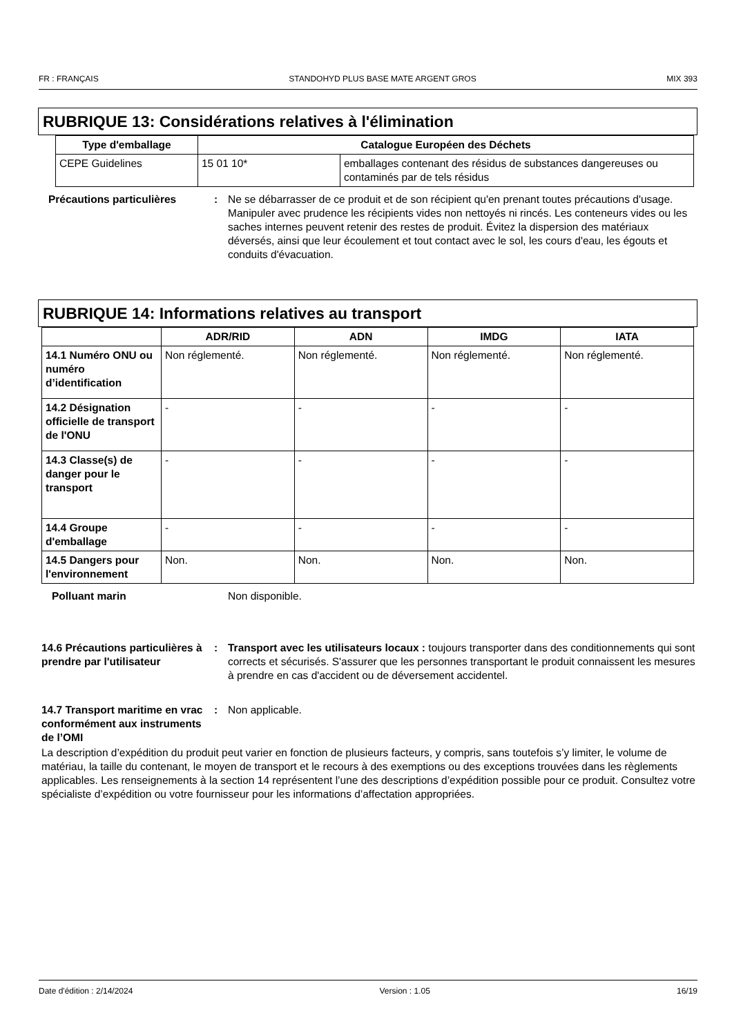FR : FRANÇAIS STANDOHYD PLUS BASE MATE ARGENT GROS MIX 393
RUBRIQUE 13: Considérations relatives à l'élimination
| Type d'emballage | Catalogue Européen des Déchets | |
| --- | --- | --- |
| CEPE Guidelines | 15 01 10* | emballages contenant des résidus de substances dangereuses ou contaminés par de tels résidus |
Précautions particulières : Ne se débarrasser de ce produit et de son récipient qu'en prenant toutes précautions d'usage. Manipuler avec prudence les récipients vides non nettoyés ni rincés. Les conteneurs vides ou les saches internes peuvent retenir des restes de produit. Évitez la dispersion des matériaux déversés, ainsi que leur écoulement et tout contact avec le sol, les cours d'eau, les égouts et conduits d'évacuation.
RUBRIQUE 14: Informations relatives au transport
| | ADR/RID | ADN | IMDG | IATA |
| --- | --- | --- | --- | --- |
| 14.1 Numéro ONU ou numéro d’identification | Non réglementé. | Non réglementé. | Non réglementé. | Non réglementé. |
| 14.2 Désignation officielle de transport de l'ONU | - | - | - | - |
| 14.3 Classe(s) de danger pour le transport | - | - | - | - |
| 14.4 Groupe d'emballage | - | - | - | - |
| 14.5 Dangers pour l'environnement | Non. | Non. | Non. | Non. |
Polluant marin Non disponible.
14.6 Précautions particulières à prendre par l'utilisateur
: Transport avec les utilisateurs locaux : toujours transporter dans des conditionnements qui sont corrects et sécurisés. S'assurer que les personnes transportant le produit connaissent les mesures à prendre en cas d'accident ou de déversement accidentel.
14.7 Transport maritime en vrac conformément aux instruments de l’OMI
: Non applicable.
La description d’expédition du produit peut varier en fonction de plusieurs facteurs, y compris, sans toutefois s’y limiter, le volume de matériau, la taille du contenant, le moyen de transport et le recours à des exemptions ou des exceptions trouvées dans les règlements applicables. Les renseignements à la section 14 représentent l’une des descriptions d’expédition possible pour ce produit. Consultez votre spécialiste d’expédition ou votre fournisseur pour les informations d’affectation appropriées.
Date d'édition : 2/14/2024 Version : 1.05 16/19